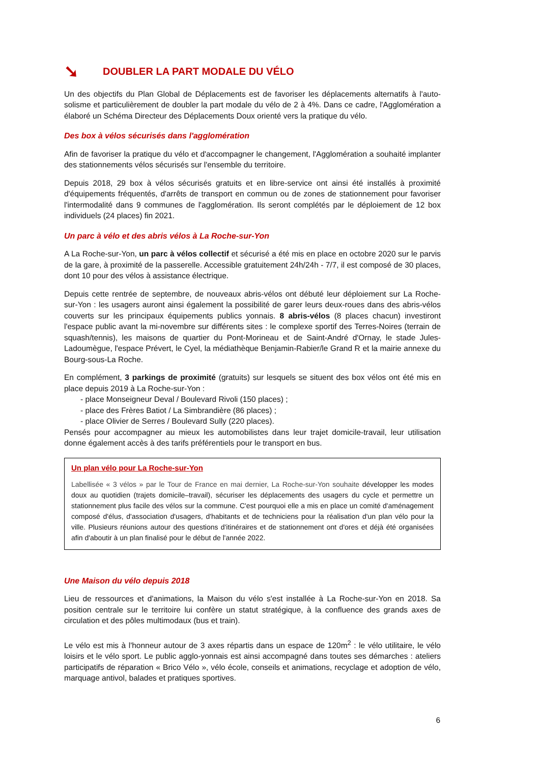➘ DOUBLER LA PART MODALE DU VÉLO
Un des objectifs du Plan Global de Déplacements est de favoriser les déplacements alternatifs à l'auto-solisme et particulièrement de doubler la part modale du vélo de 2 à 4%. Dans ce cadre, l'Agglomération a élaboré un Schéma Directeur des Déplacements Doux orienté vers la pratique du vélo.
Des box à vélos sécurisés dans l'agglomération
Afin de favoriser la pratique du vélo et d'accompagner le changement, l'Agglomération a souhaité implanter des stationnements vélos sécurisés sur l'ensemble du territoire.
Depuis 2018, 29 box à vélos sécurisés gratuits et en libre-service ont ainsi été installés à proximité d'équipements fréquentés, d'arrêts de transport en commun ou de zones de stationnement pour favoriser l'intermodalité dans 9 communes de l'agglomération. Ils seront complétés par le déploiement de 12 box individuels (24 places) fin 2021.
Un parc à vélo et des abris vélos à La Roche-sur-Yon
A La Roche-sur-Yon, un parc à vélos collectif et sécurisé a été mis en place en octobre 2020 sur le parvis de la gare, à proximité de la passerelle. Accessible gratuitement 24h/24h - 7/7, il est composé de 30 places, dont 10 pour des vélos à assistance électrique.
Depuis cette rentrée de septembre, de nouveaux abris-vélos ont débuté leur déploiement sur La Roche-sur-Yon : les usagers auront ainsi également la possibilité de garer leurs deux-roues dans des abris-vélos couverts sur les principaux équipements publics yonnais. 8 abris-vélos (8 places chacun) investiront l'espace public avant la mi-novembre sur différents sites : le complexe sportif des Terres-Noires (terrain de squash/tennis), les maisons de quartier du Pont-Morineau et de Saint-André d'Ornay, le stade Jules-Ladoumègue, l'espace Prévert, le Cyel, la médiathèque Benjamin-Rabier/le Grand R et la mairie annexe du Bourg-sous-La Roche.
En complément, 3 parkings de proximité (gratuits) sur lesquels se situent des box vélos ont été mis en place depuis 2019 à La Roche-sur-Yon :
- place Monseigneur Deval / Boulevard Rivoli (150 places) ;
- place des Frères Batiot / La Simbrandière (86 places) ;
- place Olivier de Serres / Boulevard Sully (220 places).
Pensés pour accompagner au mieux les automobilistes dans leur trajet domicile-travail, leur utilisation donne également accès à des tarifs préférentiels pour le transport en bus.
Un plan vélo pour La Roche-sur-Yon
Labellisée « 3 vélos » par le Tour de France en mai dernier, La Roche-sur-Yon souhaite développer les modes doux au quotidien (trajets domicile–travail), sécuriser les déplacements des usagers du cycle et permettre un stationnement plus facile des vélos sur la commune. C'est pourquoi elle a mis en place un comité d'aménagement composé d'élus, d'association d'usagers, d'habitants et de techniciens pour la réalisation d'un plan vélo pour la ville. Plusieurs réunions autour des questions d'itinéraires et de stationnement ont d'ores et déjà été organisées afin d'aboutir à un plan finalisé pour le début de l'année 2022.
Une Maison du vélo depuis 2018
Lieu de ressources et d'animations, la Maison du vélo s'est installée à La Roche-sur-Yon en 2018. Sa position centrale sur le territoire lui confère un statut stratégique, à la confluence des grands axes de circulation et des pôles multimodaux (bus et train).
Le vélo est mis à l'honneur autour de 3 axes répartis dans un espace de 120m<sup>2</sup> : le vélo utilitaire, le vélo loisirs et le vélo sport. Le public agglo-yonnais est ainsi accompagné dans toutes ses démarches : ateliers participatifs de réparation « Brico Vélo », vélo école, conseils et animations, recyclage et adoption de vélo, marquage antivol, balades et pratiques sportives.
6